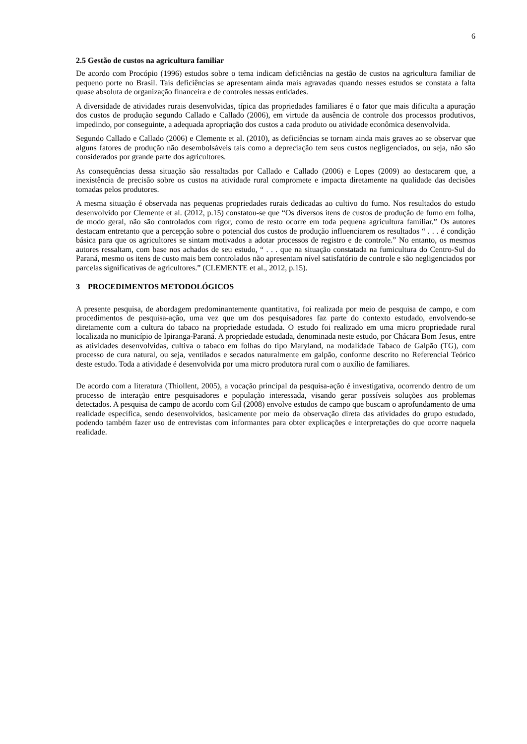6
2.5 Gestão de custos na agricultura familiar
De acordo com Procópio (1996) estudos sobre o tema indicam deficiências na gestão de custos na agricultura familiar de pequeno porte no Brasil. Tais deficiências se apresentam ainda mais agravadas quando nesses estudos se constata a falta quase absoluta de organização financeira e de controles nessas entidades.
A diversidade de atividades rurais desenvolvidas, típica das propriedades familiares é o fator que mais dificulta a apuração dos custos de produção segundo Callado e Callado (2006), em virtude da ausência de controle dos processos produtivos, impedindo, por conseguinte, a adequada apropriação dos custos a cada produto ou atividade econômica desenvolvida.
Segundo Callado e Callado (2006) e Clemente et al. (2010), as deficiências se tornam ainda mais graves ao se observar que alguns fatores de produção não desembolsáveis tais como a depreciação tem seus custos negligenciados, ou seja, não são considerados por grande parte dos agricultores.
As consequências dessa situação são ressaltadas por Callado e Callado (2006) e Lopes (2009) ao destacarem que, a inexistência de precisão sobre os custos na atividade rural compromete e impacta diretamente na qualidade das decisões tomadas pelos produtores.
A mesma situação é observada nas pequenas propriedades rurais dedicadas ao cultivo do fumo. Nos resultados do estudo desenvolvido por Clemente et al. (2012, p.15) constatou-se que “Os diversos itens de custos de produção de fumo em folha, de modo geral, não são controlados com rigor, como de resto ocorre em toda pequena agricultura familiar.” Os autores destacam entretanto que a percepção sobre o potencial dos custos de produção influenciarem os resultados “ . . . é condição básica para que os agricultores se sintam motivados a adotar processos de registro e de controle.” No entanto, os mesmos autores ressaltam, com base nos achados de seu estudo, “ . . . que na situação constatada na fumicultura do Centro-Sul do Paraná, mesmo os itens de custo mais bem controlados não apresentam nível satisfatório de controle e são negligenciados por parcelas significativas de agricultores.” (CLEMENTE et al., 2012, p.15).
3 PROCEDIMENTOS METODOLÓGICOS
A presente pesquisa, de abordagem predominantemente quantitativa, foi realizada por meio de pesquisa de campo, e com procedimentos de pesquisa-ação, uma vez que um dos pesquisadores faz parte do contexto estudado, envolvendo-se diretamente com a cultura do tabaco na propriedade estudada. O estudo foi realizado em uma micro propriedade rural localizada no município de Ipiranga-Paraná. A propriedade estudada, denominada neste estudo, por Chácara Bom Jesus, entre as atividades desenvolvidas, cultiva o tabaco em folhas do tipo Maryland, na modalidade Tabaco de Galpão (TG), com processo de cura natural, ou seja, ventilados e secados naturalmente em galpão, conforme descrito no Referencial Teórico deste estudo. Toda a atividade é desenvolvida por uma micro produtora rural com o auxílio de familiares.
De acordo com a literatura (Thiollent, 2005), a vocação principal da pesquisa-ação é investigativa, ocorrendo dentro de um processo de interação entre pesquisadores e população interessada, visando gerar possíveis soluções aos problemas detectados. A pesquisa de campo de acordo com Gil (2008) envolve estudos de campo que buscam o aprofundamento de uma realidade específica, sendo desenvolvidos, basicamente por meio da observação direta das atividades do grupo estudado, podendo também fazer uso de entrevistas com informantes para obter explicações e interpretações do que ocorre naquela realidade.